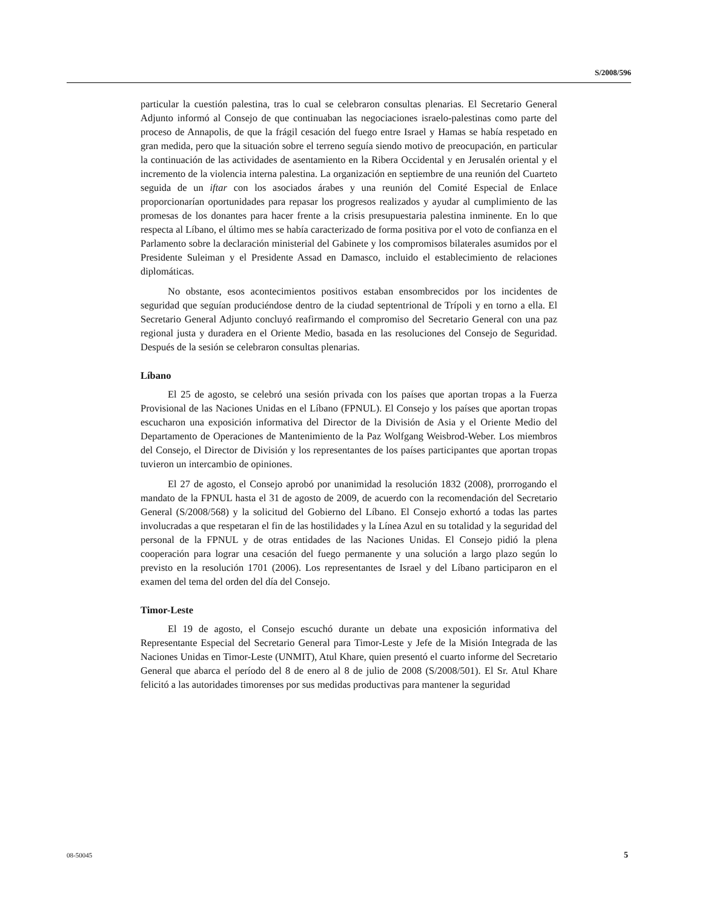S/2008/596
particular la cuestión palestina, tras lo cual se celebraron consultas plenarias. El Secretario General Adjunto informó al Consejo de que continuaban las negociaciones israelo-palestinas como parte del proceso de Annapolis, de que la frágil cesación del fuego entre Israel y Hamas se había respetado en gran medida, pero que la situación sobre el terreno seguía siendo motivo de preocupación, en particular la continuación de las actividades de asentamiento en la Ribera Occidental y en Jerusalén oriental y el incremento de la violencia interna palestina. La organización en septiembre de una reunión del Cuarteto seguida de un iftar con los asociados árabes y una reunión del Comité Especial de Enlace proporcionarían oportunidades para repasar los progresos realizados y ayudar al cumplimiento de las promesas de los donantes para hacer frente a la crisis presupuestaria palestina inminente. En lo que respecta al Líbano, el último mes se había caracterizado de forma positiva por el voto de confianza en el Parlamento sobre la declaración ministerial del Gabinete y los compromisos bilaterales asumidos por el Presidente Suleiman y el Presidente Assad en Damasco, incluido el establecimiento de relaciones diplomáticas.
No obstante, esos acontecimientos positivos estaban ensombrecidos por los incidentes de seguridad que seguían produciéndose dentro de la ciudad septentrional de Trípoli y en torno a ella. El Secretario General Adjunto concluyó reafirmando el compromiso del Secretario General con una paz regional justa y duradera en el Oriente Medio, basada en las resoluciones del Consejo de Seguridad. Después de la sesión se celebraron consultas plenarias.
Líbano
El 25 de agosto, se celebró una sesión privada con los países que aportan tropas a la Fuerza Provisional de las Naciones Unidas en el Líbano (FPNUL). El Consejo y los países que aportan tropas escucharon una exposición informativa del Director de la División de Asia y el Oriente Medio del Departamento de Operaciones de Mantenimiento de la Paz Wolfgang Weisbrod-Weber. Los miembros del Consejo, el Director de División y los representantes de los países participantes que aportan tropas tuvieron un intercambio de opiniones.
El 27 de agosto, el Consejo aprobó por unanimidad la resolución 1832 (2008), prorrogando el mandato de la FPNUL hasta el 31 de agosto de 2009, de acuerdo con la recomendación del Secretario General (S/2008/568) y la solicitud del Gobierno del Líbano. El Consejo exhortó a todas las partes involucradas a que respetaran el fin de las hostilidades y la Línea Azul en su totalidad y la seguridad del personal de la FPNUL y de otras entidades de las Naciones Unidas. El Consejo pidió la plena cooperación para lograr una cesación del fuego permanente y una solución a largo plazo según lo previsto en la resolución 1701 (2006). Los representantes de Israel y del Líbano participaron en el examen del tema del orden del día del Consejo.
Timor-Leste
El 19 de agosto, el Consejo escuchó durante un debate una exposición informativa del Representante Especial del Secretario General para Timor-Leste y Jefe de la Misión Integrada de las Naciones Unidas en Timor-Leste (UNMIT), Atul Khare, quien presentó el cuarto informe del Secretario General que abarca el período del 8 de enero al 8 de julio de 2008 (S/2008/501). El Sr. Atul Khare felicitó a las autoridades timorenses por sus medidas productivas para mantener la seguridad
08-50045 5